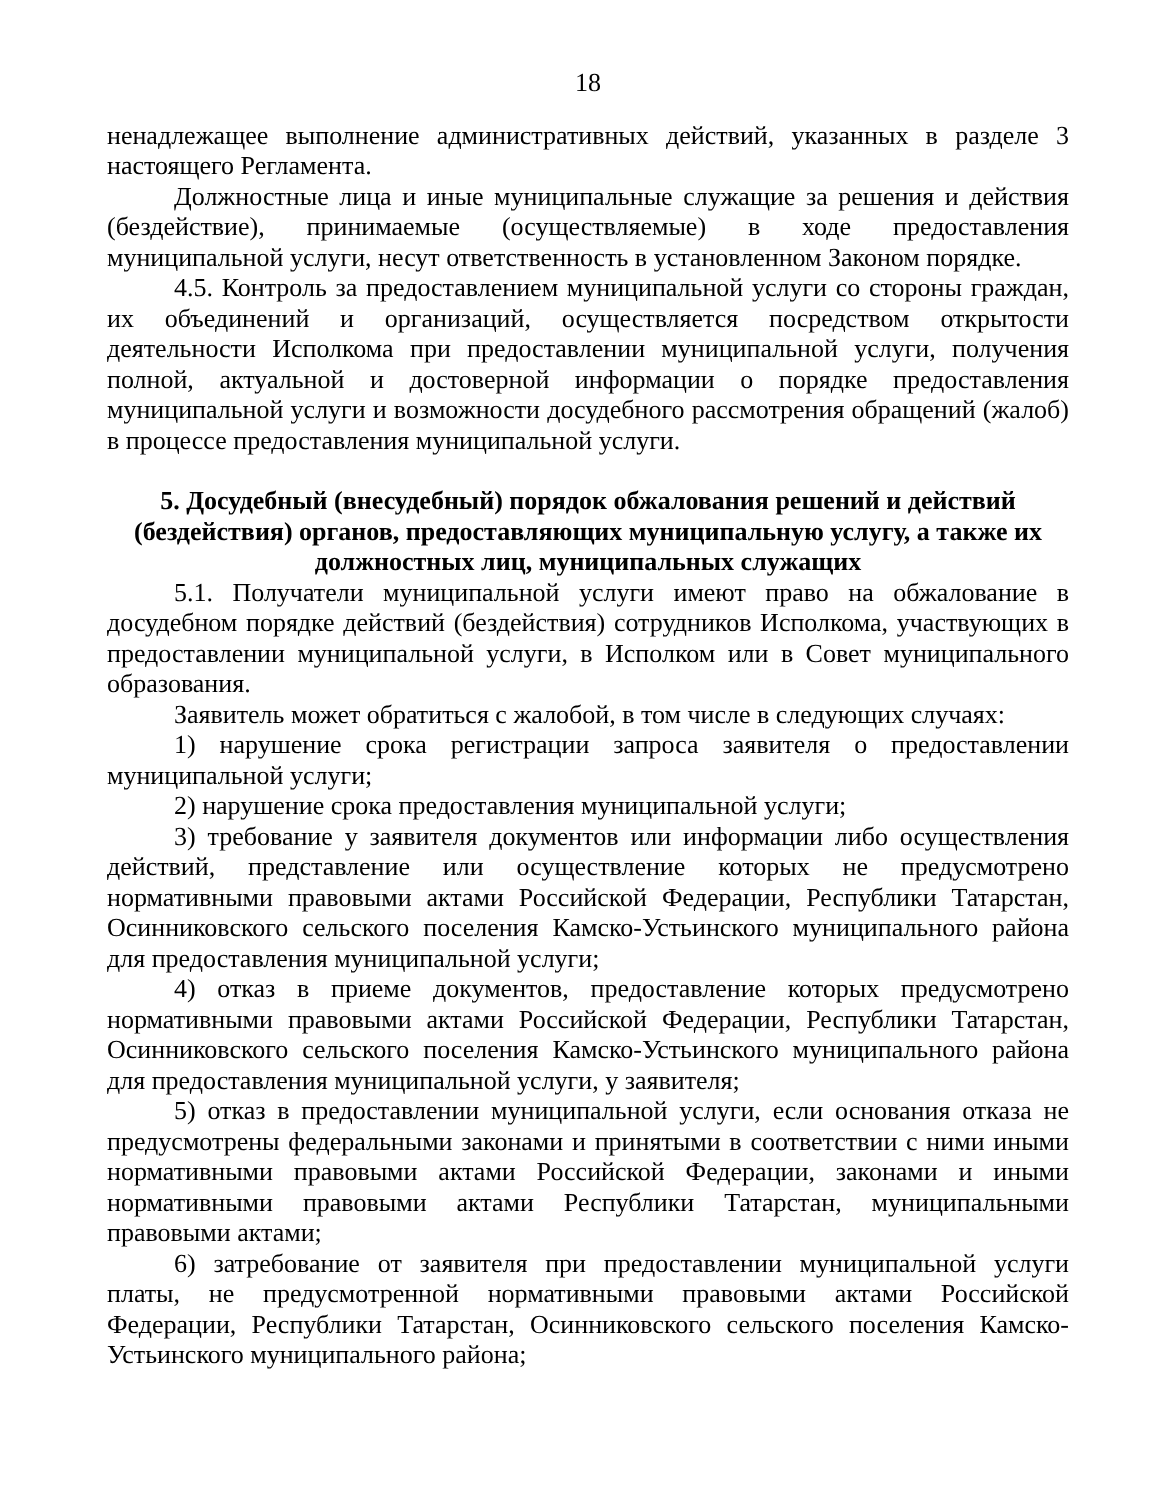18
ненадлежащее выполнение административных действий, указанных в разделе 3 настоящего Регламента.
Должностные лица и иные муниципальные служащие за решения и действия (бездействие), принимаемые (осуществляемые) в ходе предоставления муниципальной услуги, несут ответственность в установленном Законом порядке.
4.5. Контроль за предоставлением муниципальной услуги со стороны граждан, их объединений и организаций, осуществляется посредством открытости деятельности Исполкома при предоставлении муниципальной услуги, получения полной, актуальной и достоверной информации о порядке предоставления муниципальной услуги и возможности досудебного рассмотрения обращений (жалоб) в процессе предоставления муниципальной услуги.
5. Досудебный (внесудебный) порядок обжалования решений и действий (бездействия) органов, предоставляющих муниципальную услугу, а также их должностных лиц, муниципальных служащих
5.1. Получатели муниципальной услуги имеют право на обжалование в досудебном порядке действий (бездействия) сотрудников Исполкома, участвующих в предоставлении муниципальной услуги, в Исполком или в Совет муниципального образования.
Заявитель может обратиться с жалобой, в том числе в следующих случаях:
1) нарушение срока регистрации запроса заявителя о предоставлении муниципальной услуги;
2) нарушение срока предоставления муниципальной услуги;
3) требование у заявителя документов или информации либо осуществления действий, представление или осуществление которых не предусмотрено нормативными правовыми актами Российской Федерации, Республики Татарстан, Осинниковского сельского поселения Камско-Устьинского муниципального района для предоставления муниципальной услуги;
4) отказ в приеме документов, предоставление которых предусмотрено нормативными правовыми актами Российской Федерации, Республики Татарстан, Осинниковского сельского поселения Камско-Устьинского муниципального района для предоставления муниципальной услуги, у заявителя;
5) отказ в предоставлении муниципальной услуги, если основания отказа не предусмотрены федеральными законами и принятыми в соответствии с ними иными нормативными правовыми актами Российской Федерации, законами и иными нормативными правовыми актами Республики Татарстан, муниципальными правовыми актами;
6) затребование от заявителя при предоставлении муниципальной услуги платы, не предусмотренной нормативными правовыми актами Российской Федерации, Республики Татарстан, Осинниковского сельского поселения Камско-Устьинского муниципального района;